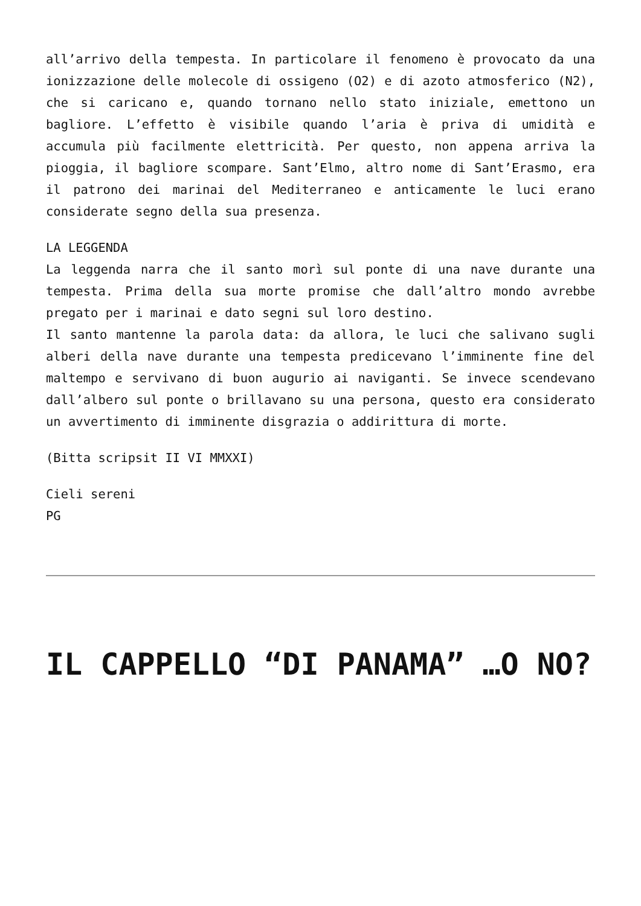all’arrivo della tempesta. In particolare il fenomeno è provocato da una ionizzazione delle molecole di ossigeno (O2) e di azoto atmosferico (N2), che si caricano e, quando tornano nello stato iniziale, emettono un bagliore. L’effetto è visibile quando l’aria è priva di umidità e accumula più facilmente elettricità. Per questo, non appena arriva la pioggia, il bagliore scompare. Sant’Elmo, altro nome di Sant’Erasmo, era il patrono dei marinai del Mediterraneo e anticamente le luci erano considerate segno della sua presenza.
LA LEGGENDA
La leggenda narra che il santo morì sul ponte di una nave durante una tempesta. Prima della sua morte promise che dall’altro mondo avrebbe pregato per i marinai e dato segni sul loro destino.
Il santo mantenne la parola data: da allora, le luci che salivano sugli alberi della nave durante una tempesta predicevano l’imminente fine del maltempo e servivano di buon augurio ai naviganti. Se invece scendevano dall’albero sul ponte o brillavano su una persona, questo era considerato un avvertimento di imminente disgrazia o addirittura di morte.
(Bitta scripsit II VI MMXXI)
Cieli sereni
PG
IL CAPPELLO “DI PANAMA” …O NO?